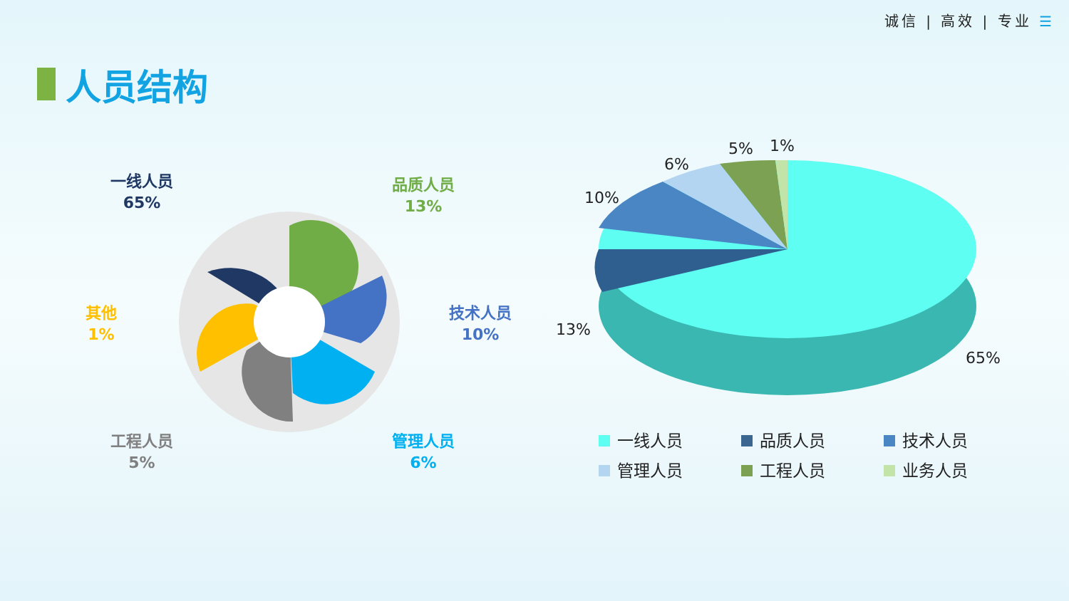诚信 | 高效 | 专业 ☰
人员结构
一线人员
65%
品质人员
13%
技术人员
10%
管理人员
6%
工程人员
5%
其他
1%
65%
13%
10%
6%
5% 1%
一线人员
品质人员
技术人员
管理人员
工程人员
业务人员